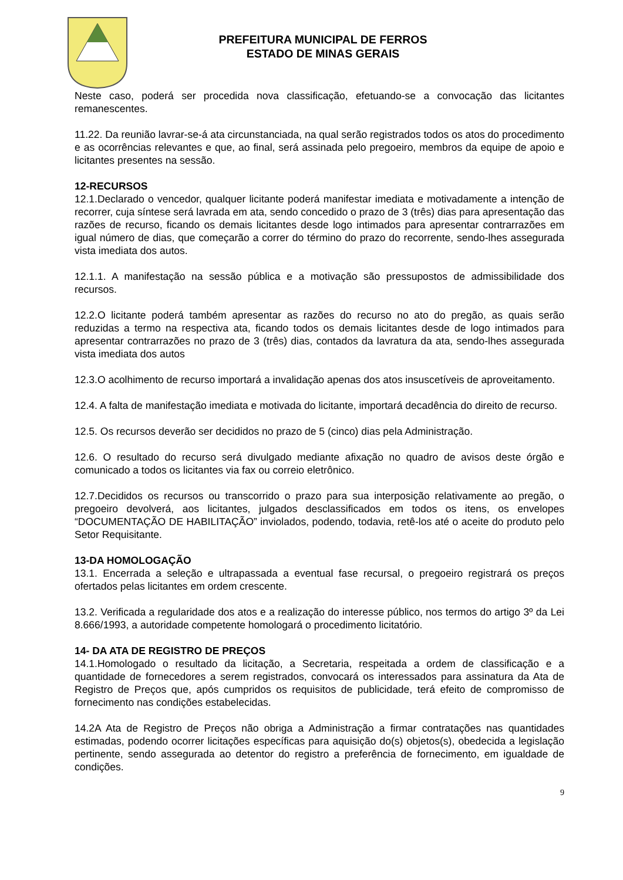PREFEITURA MUNICIPAL DE FERROS
ESTADO DE MINAS GERAIS
Neste caso, poderá ser procedida nova classificação, efetuando-se a convocação das licitantes remanescentes.
11.22. Da reunião lavrar-se-á ata circunstanciada, na qual serão registrados todos os atos do procedimento e as ocorrências relevantes e que, ao final, será assinada pelo pregoeiro, membros da equipe de apoio e licitantes presentes na sessão.
12-RECURSOS
12.1.Declarado o vencedor, qualquer licitante poderá manifestar imediata e motivadamente a intenção de recorrer, cuja síntese será lavrada em ata, sendo concedido o prazo de 3 (três) dias para apresentação das razões de recurso, ficando os demais licitantes desde logo intimados para apresentar contrarrazões em igual número de dias, que começarão a correr do término do prazo do recorrente, sendo-lhes assegurada vista imediata dos autos.
12.1.1. A manifestação na sessão pública e a motivação são pressupostos de admissibilidade dos recursos.
12.2.O licitante poderá também apresentar as razões do recurso no ato do pregão, as quais serão reduzidas a termo na respectiva ata, ficando todos os demais licitantes desde de logo intimados para apresentar contrarrazões no prazo de 3 (três) dias, contados da lavratura da ata, sendo-lhes assegurada vista imediata dos autos
12.3.O acolhimento de recurso importará a invalidação apenas dos atos insuscetíveis de aproveitamento.
12.4. A falta de manifestação imediata e motivada do licitante, importará decadência do direito de recurso.
12.5. Os recursos deverão ser decididos no prazo de 5 (cinco) dias pela Administração.
12.6. O resultado do recurso será divulgado mediante afixação no quadro de avisos deste órgão e comunicado a todos os licitantes via fax ou correio eletrônico.
12.7.Decididos os recursos ou transcorrido o prazo para sua interposição relativamente ao pregão, o pregoeiro devolverá, aos licitantes, julgados desclassificados em todos os itens, os envelopes “DOCUMENTAÇÃO DE HABILITAÇÃO” inviolados, podendo, todavia, retê-los até o aceite do produto pelo Setor Requisitante.
13-DA HOMOLOGAÇÃO
13.1. Encerrada a seleção e ultrapassada a eventual fase recursal, o pregoeiro registrará os preços ofertados pelas licitantes em ordem crescente.
13.2. Verificada a regularidade dos atos e a realização do interesse público, nos termos do artigo 3º da Lei 8.666/1993, a autoridade competente homologará o procedimento licitatório.
14- DA ATA DE REGISTRO DE PREÇOS
14.1.Homologado o resultado da licitação, a Secretaria, respeitada a ordem de classificação e a quantidade de fornecedores a serem registrados, convocará os interessados para assinatura da Ata de Registro de Preços que, após cumpridos os requisitos de publicidade, terá efeito de compromisso de fornecimento nas condições estabelecidas.
14.2A Ata de Registro de Preços não obriga a Administração a firmar contratações nas quantidades estimadas, podendo ocorrer licitações específicas para aquisição do(s) objetos(s), obedecida a legislação pertinente, sendo assegurada ao detentor do registro a preferência de fornecimento, em igualdade de condições.
9